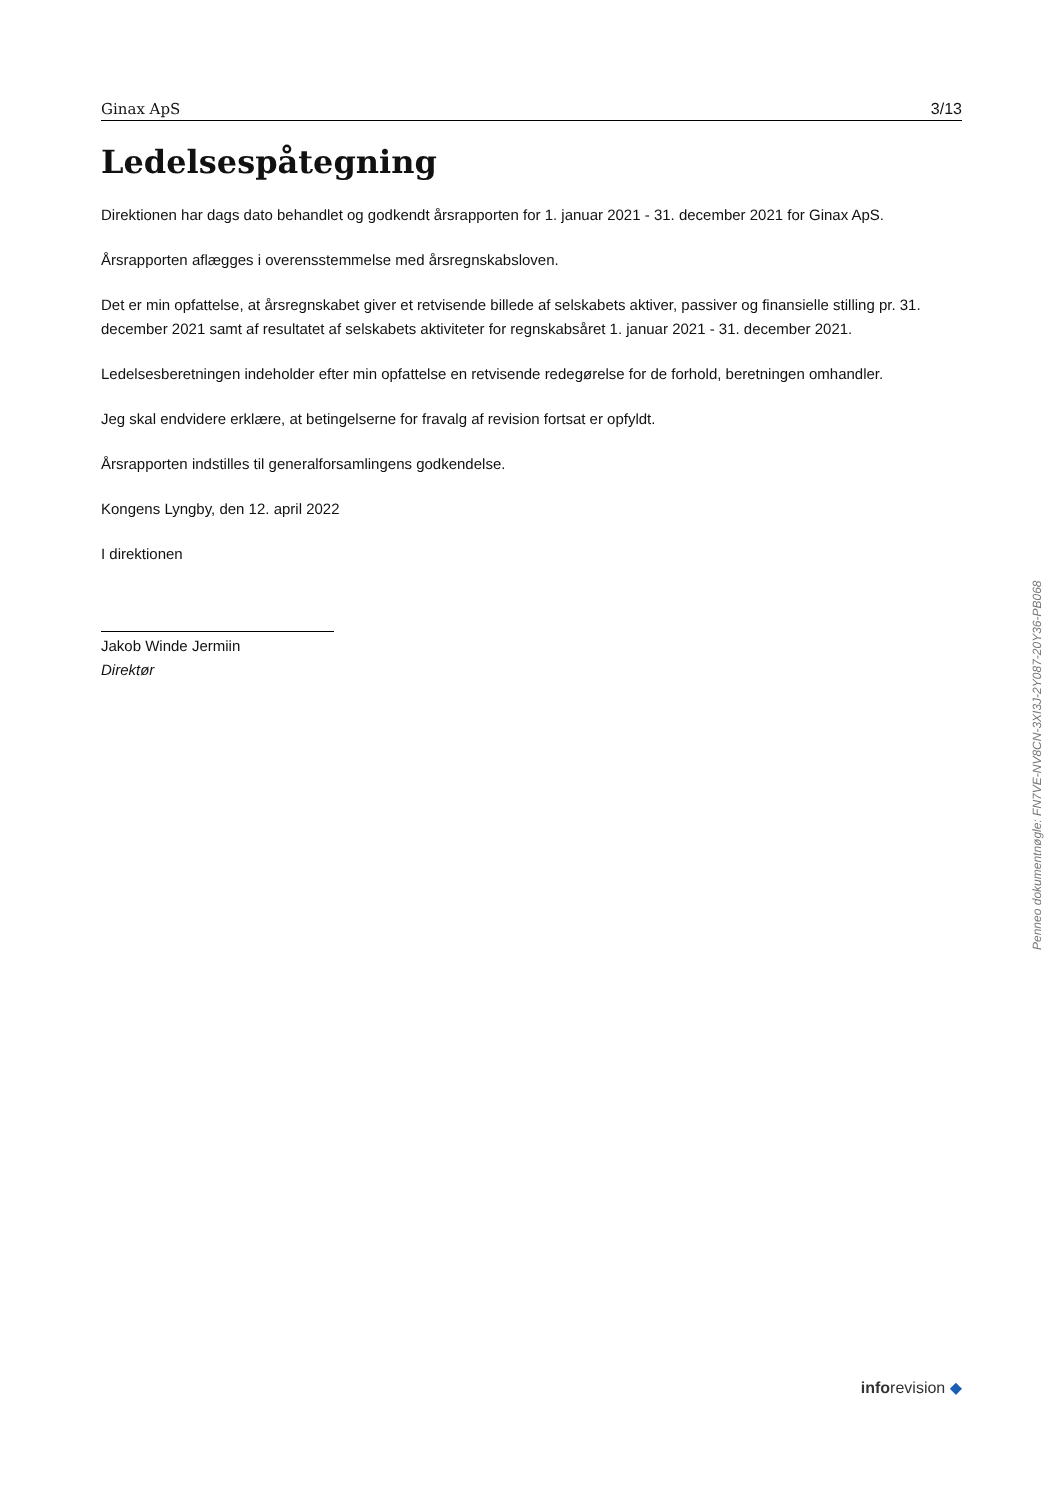Ginax ApS 3/13
Ledelsespåtegning
Direktionen har dags dato behandlet og godkendt årsrapporten for 1. januar 2021 - 31. december 2021 for Ginax ApS.
Årsrapporten aflægges i overensstemmelse med årsregnskabsloven.
Det er min opfattelse, at årsregnskabet giver et retvisende billede af selskabets aktiver, passiver og finansielle stilling pr. 31. december 2021 samt af resultatet af selskabets aktiviteter for regnskabsåret 1. januar 2021 - 31. december 2021.
Ledelsesberetningen indeholder efter min opfattelse en retvisende redegørelse for de forhold, beretningen omhandler.
Jeg skal endvidere erklære, at betingelserne for fravalg af revision fortsat er opfyldt.
Årsrapporten indstilles til generalforsamlingens godkendelse.
Kongens Lyngby, den 12. april 2022
I direktionen
Jakob Winde Jermiin
Direktør
Penneo dokumentnøgle: FN7VE-NV8CN-3XI3J-2Y087-20Y36-PB068
inforevision ◆